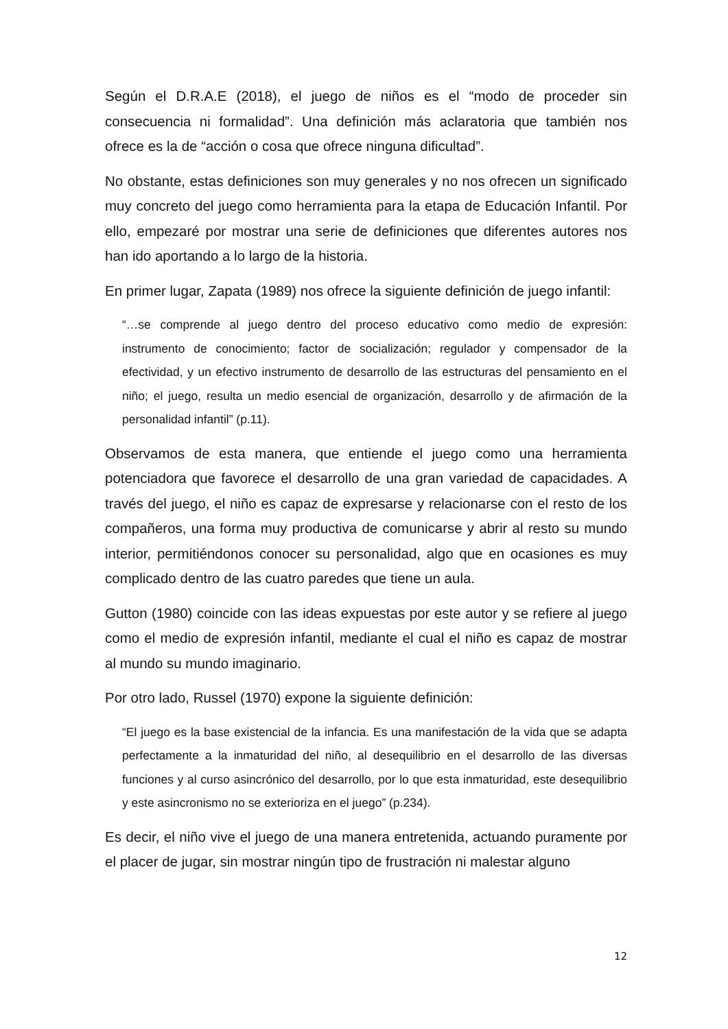Según el D.R.A.E (2018), el juego de niños es el “modo de proceder sin consecuencia ni formalidad”. Una definición más aclaratoria que también nos ofrece es la de “acción o cosa que ofrece ninguna dificultad”.
No obstante, estas definiciones son muy generales y no nos ofrecen un significado muy concreto del juego como herramienta para la etapa de Educación Infantil. Por ello, empezaré por mostrar una serie de definiciones que diferentes autores nos han ido aportando a lo largo de la historia.
En primer lugar, Zapata (1989) nos ofrece la siguiente definición de juego infantil:
“…se comprende al juego dentro del proceso educativo como medio de expresión: instrumento de conocimiento; factor de socialización; regulador y compensador de la efectividad, y un efectivo instrumento de desarrollo de las estructuras del pensamiento en el niño; el juego, resulta un medio esencial de organización, desarrollo y de afirmación de la personalidad infantil” (p.11).
Observamos de esta manera, que entiende el juego como una herramienta potenciadora que favorece el desarrollo de una gran variedad de capacidades. A través del juego, el niño es capaz de expresarse y relacionarse con el resto de los compañeros, una forma muy productiva de comunicarse y abrir al resto su mundo interior, permitiéndonos conocer su personalidad, algo que en ocasiones es muy complicado dentro de las cuatro paredes que tiene un aula.
Gutton (1980) coincide con las ideas expuestas por este autor y se refiere al juego como el medio de expresión infantil, mediante el cual el niño es capaz de mostrar al mundo su mundo imaginario.
Por otro lado, Russel (1970) expone la siguiente definición:
“El juego es la base existencial de la infancia. Es una manifestación de la vida que se adapta perfectamente a la inmaturidad del niño, al desequilibrio en el desarrollo de las diversas funciones y al curso asincrónico del desarrollo, por lo que esta inmaturidad, este desequilibrio y este asincronismo no se exterioriza en el juego” (p.234).
Es decir, el niño vive el juego de una manera entretenida, actuando puramente por el placer de jugar, sin mostrar ningún tipo de frustración ni malestar alguno
12